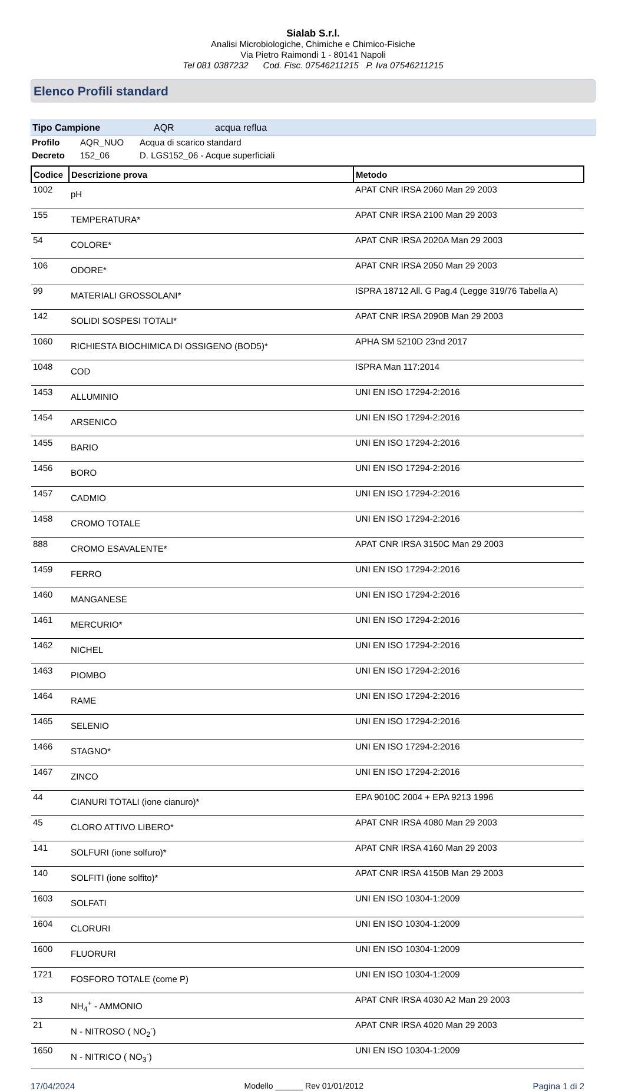Sialab S.r.l.
Analisi Microbiologiche, Chimiche e Chimico-Fisiche
Via Pietro Raimondi 1 - 80141 Napoli
Tel 081 0387232 Cod. Fisc. 07546211215 P. Iva 07546211215
Elenco Profili standard
Tipo Campione AQR acqua reflua
Profilo AQR_NUO Acqua di scarico standard
Decreto 152_06 D. LGS152_06 - Acque superficiali
| Codice | Descrizione prova | Metodo |
| --- | --- | --- |
| 1002 | pH | APAT CNR IRSA 2060 Man 29 2003 |
| 155 | TEMPERATURA* | APAT CNR IRSA 2100 Man 29 2003 |
| 54 | COLORE* | APAT CNR IRSA 2020A Man 29 2003 |
| 106 | ODORE* | APAT CNR IRSA 2050 Man 29 2003 |
| 99 | MATERIALI GROSSOLANI* | ISPRA 18712 All. G Pag.4 (Legge 319/76 Tabella A) |
| 142 | SOLIDI SOSPESI TOTALI* | APAT CNR IRSA 2090B Man 29 2003 |
| 1060 | RICHIESTA BIOCHIMICA DI OSSIGENO (BOD5)* | APHA SM 5210D 23nd 2017 |
| 1048 | COD | ISPRA Man 117:2014 |
| 1453 | ALLUMINIO | UNI EN ISO 17294-2:2016 |
| 1454 | ARSENICO | UNI EN ISO 17294-2:2016 |
| 1455 | BARIO | UNI EN ISO 17294-2:2016 |
| 1456 | BORO | UNI EN ISO 17294-2:2016 |
| 1457 | CADMIO | UNI EN ISO 17294-2:2016 |
| 1458 | CROMO TOTALE | UNI EN ISO 17294-2:2016 |
| 888 | CROMO ESAVALENTE* | APAT CNR IRSA 3150C Man 29 2003 |
| 1459 | FERRO | UNI EN ISO 17294-2:2016 |
| 1460 | MANGANESE | UNI EN ISO 17294-2:2016 |
| 1461 | MERCURIO* | UNI EN ISO 17294-2:2016 |
| 1462 | NICHEL | UNI EN ISO 17294-2:2016 |
| 1463 | PIOMBO | UNI EN ISO 17294-2:2016 |
| 1464 | RAME | UNI EN ISO 17294-2:2016 |
| 1465 | SELENIO | UNI EN ISO 17294-2:2016 |
| 1466 | STAGNO* | UNI EN ISO 17294-2:2016 |
| 1467 | ZINCO | UNI EN ISO 17294-2:2016 |
| 44 | CIANURI TOTALI (ione cianuro)* | EPA 9010C 2004 + EPA 9213 1996 |
| 45 | CLORO ATTIVO LIBERO* | APAT CNR IRSA 4080 Man 29 2003 |
| 141 | SOLFURI (ione solfuro)* | APAT CNR IRSA 4160 Man 29 2003 |
| 140 | SOLFITI (ione solfito)* | APAT CNR IRSA 4150B Man 29 2003 |
| 1603 | SOLFATI | UNI EN ISO 10304-1:2009 |
| 1604 | CLORURI | UNI EN ISO 10304-1:2009 |
| 1600 | FLUORURI | UNI EN ISO 10304-1:2009 |
| 1721 | FOSFORO TOTALE (come P) | UNI EN ISO 10304-1:2009 |
| 13 | NH<sub>4</sub><sup>+</sup> - AMMONIO | APAT CNR IRSA 4030 A2 Man 29 2003 |
| 21 | N - NITROSO ( NO<sub>2</sub><sup>-</sup>) | APAT CNR IRSA 4020 Man 29 2003 |
| 1650 | N - NITRICO ( NO<sub>3</sub><sup>-</sup>) | UNI EN ISO 10304-1:2009 |
17/04/2024 Modello ______ Rev 01/01/2012 Pagina 1 di 2